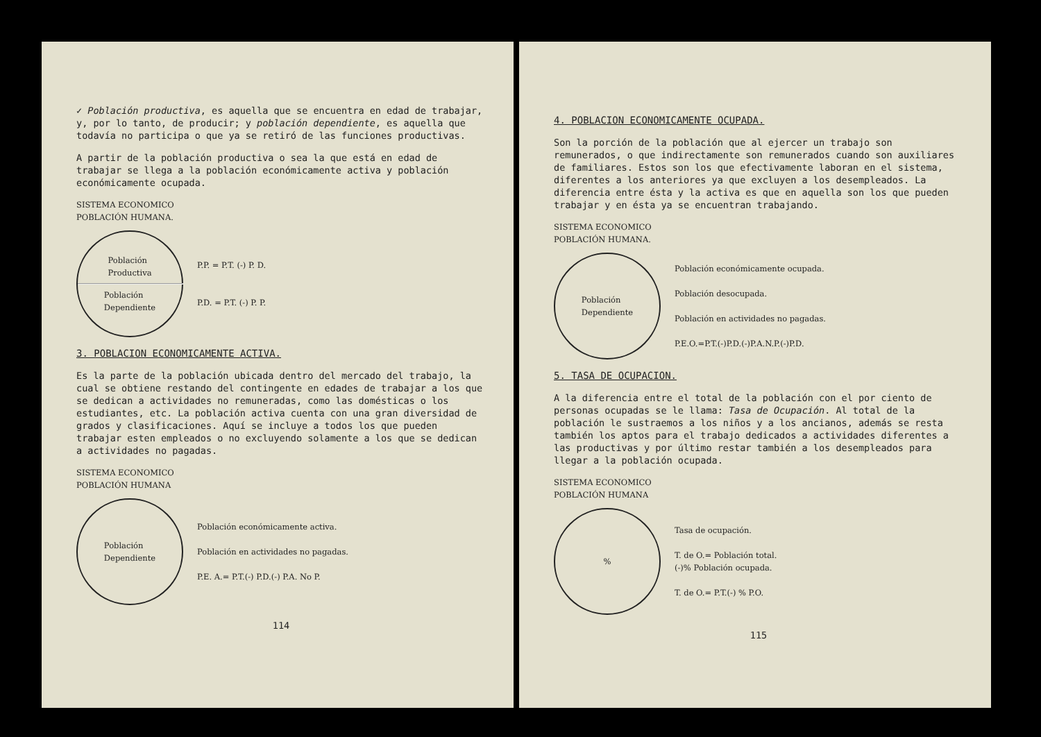✓ Población productiva, es aquella que se encuentra en edad de trabajar, y, por lo tanto, de producir; y población dependiente, es aquella que todavía no participa o que ya se retiró de las funciones productivas.
A partir de la población productiva o sea la que está en edad de trabajar se llega a la población económicamente activa y población económicamente ocupada.
SISTEMA ECONOMICO
POBLACIÓN HUMANA.
Población
Productiva
Población
Dependiente
P.P. = P.T. (-) P. D.
P.D. = P.T. (-) P. P.
3. POBLACION ECONOMICAMENTE ACTIVA.
Es la parte de la población ubicada dentro del mercado del trabajo, la cual se obtiene restando del contingente en edades de trabajar a los que se dedican a actividades no remuneradas, como las domésticas o los estudiantes, etc. La población activa cuenta con una gran diversidad de grados y clasificaciones. Aquí se incluye a todos los que pueden trabajar esten empleados o no excluyendo solamente a los que se dedican a actividades no pagadas.
SISTEMA ECONOMICO
POBLACIÓN HUMANA
Población
Dependiente
Población económicamente activa.
Población en actividades no pagadas.
P.E. A.= P.T.(-) P.D.(-) P.A. No P.
114
4. POBLACION ECONOMICAMENTE OCUPADA.
Son la porción de la población que al ejercer un trabajo son remunerados, o que indirectamente son remunerados cuando son auxiliares de familiares. Estos son los que efectivamente laboran en el sistema, diferentes a los anteriores ya que excluyen a los desempleados. La diferencia entre ésta y la activa es que en aquella son los que pueden trabajar y en ésta ya se encuentran trabajando.
SISTEMA ECONOMICO
POBLACIÓN HUMANA.
Población
Dependiente
Población económicamente ocupada.
Población desocupada.
Población en actividades no pagadas.
P.E.O.=P.T.(-)P.D.(-)P.A.N.P.(-)P.D.
5. TASA DE OCUPACION.
A la diferencia entre el total de la población con el por ciento de personas ocupadas se le llama: Tasa de Ocupación. Al total de la población le sustraemos a los niños y a los ancianos, además se resta también los aptos para el trabajo dedicados a actividades diferentes a las productivas y por último restar también a los desempleados para llegar a la población ocupada.
SISTEMA ECONOMICO
POBLACIÓN HUMANA
%
Tasa de ocupación.
T. de O.= Población total.
(-)% Población ocupada.
T. de O.= P.T.(-) % P.O.
115